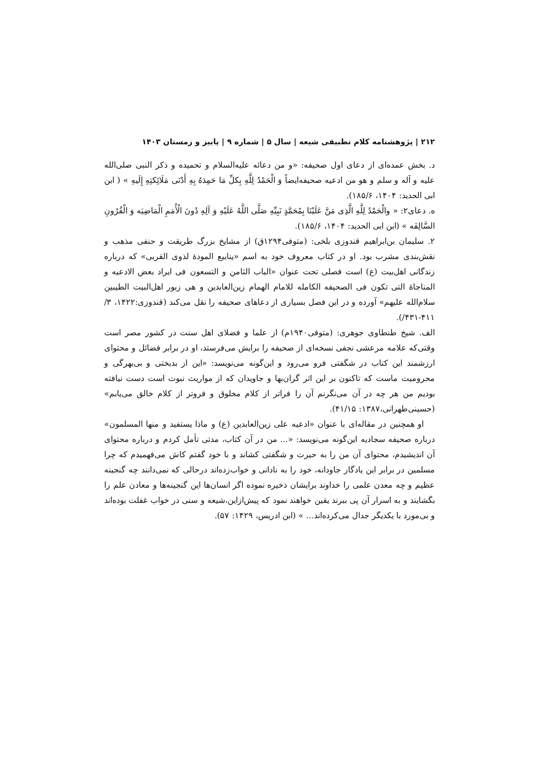۲۱۲ | پژوهشنامه کلام تطبیقی شیعه | سال ۵ | شماره ۹ | پاییز و زمستان ۱۴۰۳
د. بخش عمده‌ای از دعای اول صحیفه: «و من دعائه علیه‌السلام و تحمیده و ذکر النبی صلی‌الله علیه و آله و سلم و هو من ادعیه صحیفه‌ایضاً وَ الْحَمْدُ لِلَّهِ بِکلِّ مَا حَمِدَهُ بِهِ أَدْنَی مَلَائِکتِهِ إِلَیهِ » ( ابن ابی الحدید: ۱۴۰۴، ۱۸۵/۶).
ه. دعای۲: « والْحَمْدُ لِلَّهِ الَّذِی مَنَّ عَلَیْنَا بِمُحَمَّدٍ نَبِیِّهِ صَلَّی اللَّهُ عَلَیْهِ وَ آلِهِ دُونَ الْأُمَمِ الْمَاضِیَه وَ الْقُرُونِ السَّالِفَه » (ابن ابی الحدید: ۱۴۰۴، ۱۸۵/۶).
۲. سلیمان بن‌ابراهیم قندوزی بلخی: (متوفی۱۲۹۴ق) از مشایخ بزرگ طریقت و حنفی مذهب و نقش‌بندی مشرب بود. او در کتاب معروف خود به اسم «ینابیع المودهٔ لذوی القربی» که درباره زندگانی اهل‌بیت (ع) است فصلی تحت عنوان «الباب الثامن و التسعون فی ایراد بعض الادعیه و المناجاهٔ التی تکون فی الصحیفه الکامله للامام الهمام زین‌العابدین و هی زبور اهل‌البیت الطیبین سلام‌الله علیهم» آورده و در این فصل بسیاری از دعاهای صحیفه را نقل می‌کند (قندوزی:۱۴۲۲، ۳/ ۴۱۱-۴۳۱/).
الف. شیخ طنطاوی جوهری: (متوفی۱۹۴۰م) از علما و فضلای اهل سنت در کشور مصر است وقتی‌که علامه مرعشی نجفی نسخه‌ای از صحیفه را برایش می‌فرستد، او در برابر فضائل و محتوای ارزشمند این کتاب در شگفتی فرو می‌رود و این‌گونه می‌نویسد: «این از بدبختی و بی‌بهرگی و محرومیت ماست که تاکنون بر این اثر گران‌بها و جاویدان که از مواریث نبوت است دست نیافته بودیم من هر چه در آن می‌نگرنم آن را فراتر از کلام مخلوق و فروتر از کلام خالق می‌یابم» (حسینی‌طهرانی،۱۳۸۷: ۴۱/۱۵).
او همچنین در مقاله‌ای با عنوان «ادعیه علی زین‌العابدین (ع) و ماذا یستفید و منها المسلمون» درباره صحیفه سجادیه این‌گونه می‌نویسد: «... من در آن کتاب، مدتی تأمل کردم و درباره محتوای آن اندیشیدم، محتوای آن من را به حیرت و شگفتی کشاند و با خود گفتم کاش می‌فهمیدم که چرا مسلمین در برابر این یادگار جاودانه، خود را به نادانی و خواب‌زده‌اند درحالی که نمی‌دانند چه گنجینه عظیم و چه معدن علمی را خداوند برایشان ذخیره نموده اگر انسان‌ها این گنجینه‌ها و معادن علم را بگشایند و به اسرار آن پی ببرند یقین خواهند نمود که پیش‌ازاین،شیعه و سنی در خواب غفلت بوده‌اند و بی‌مورد با یکدیگر جدال می‌کرده‌اند... » (ابن ادریس، ۱۴۲۹: ۵۷).